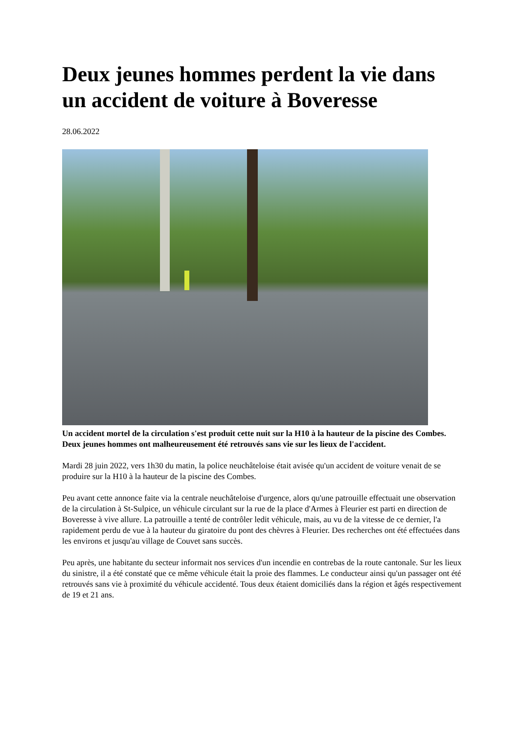Deux jeunes hommes perdent la vie dans un accident de voiture à Boveresse
28.06.2022
Un accident mortel de la circulation s'est produit cette nuit sur la H10 à la hauteur de la piscine des Combes. Deux jeunes hommes ont malheureusement été retrouvés sans vie sur les lieux de l'accident.
Mardi 28 juin 2022, vers 1h30 du matin, la police neuchâteloise était avisée qu'un accident de voiture venait de se produire sur la H10 à la hauteur de la piscine des Combes.
Peu avant cette annonce faite via la centrale neuchâteloise d'urgence, alors qu'une patrouille effectuait une observation de la circulation à St-Sulpice, un véhicule circulant sur la rue de la place d'Armes à Fleurier est parti en direction de Boveresse à vive allure. La patrouille a tenté de contrôler ledit véhicule, mais, au vu de la vitesse de ce dernier, l'a rapidement perdu de vue à la hauteur du giratoire du pont des chèvres à Fleurier. Des recherches ont été effectuées dans les environs et jusqu'au village de Couvet sans succès.
Peu après, une habitante du secteur informait nos services d'un incendie en contrebas de la route cantonale. Sur les lieux du sinistre, il a été constaté que ce même véhicule était la proie des flammes. Le conducteur ainsi qu'un passager ont été retrouvés sans vie à proximité du véhicule accidenté. Tous deux étaient domiciliés dans la région et âgés respectivement de 19 et 21 ans.